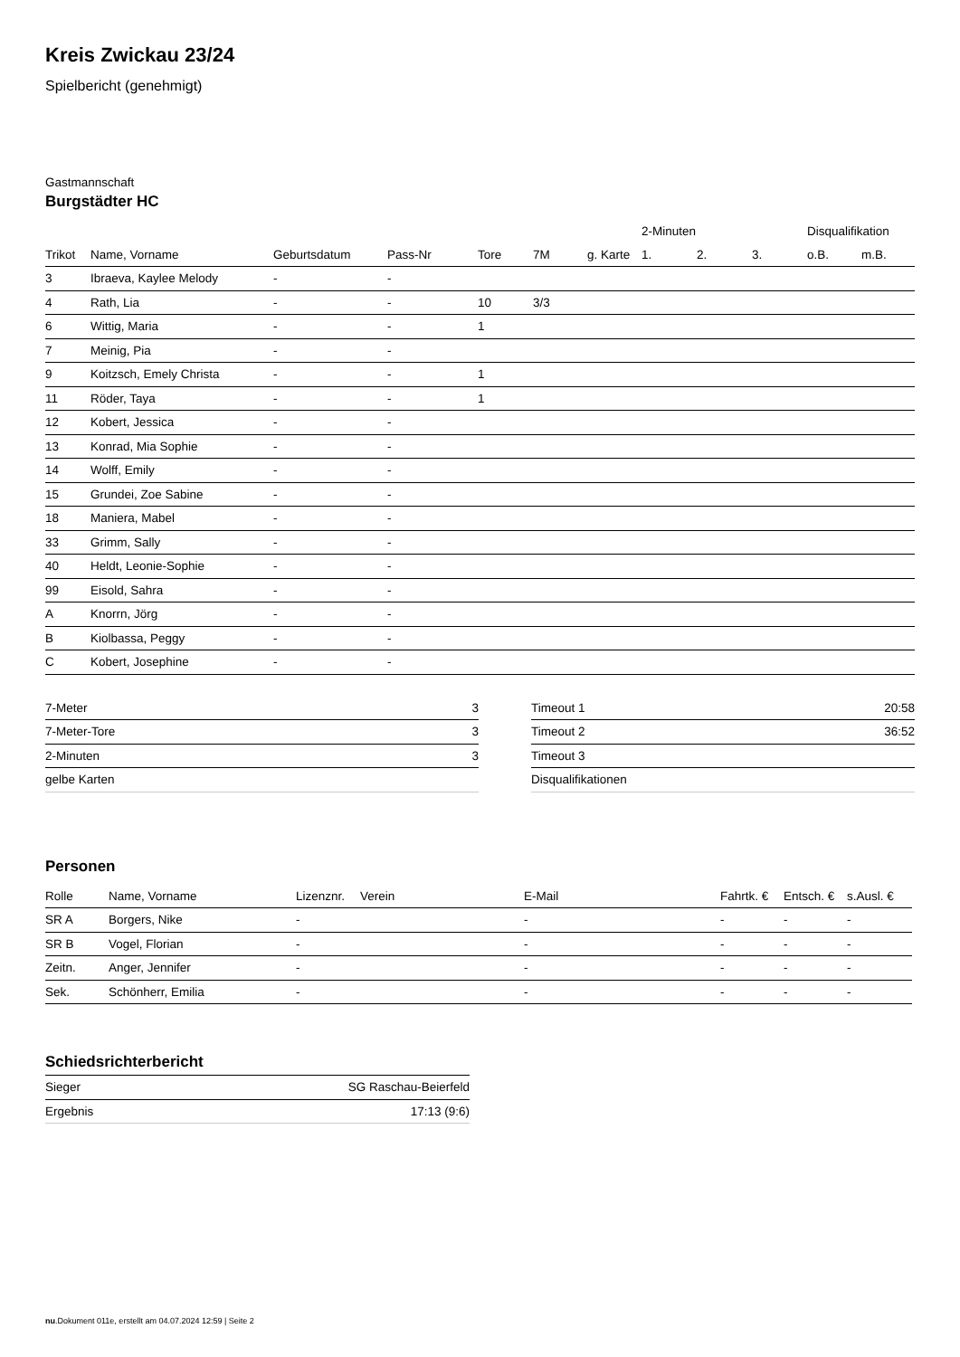Kreis Zwickau 23/24
Spielbericht (genehmigt)
Gastmannschaft
Burgstädter HC
| | | | | | | | 2-Minuten | | | Disqualifikation | |
| --- | --- | --- | --- | --- | --- | --- | --- | --- | --- | --- | --- |
| Trikot | Name, Vorname | Geburtsdatum | Pass-Nr | Tore | 7M | g. Karte | 1. | 2. | 3. | o.B. | m.B. |
| 3 | Ibraeva, Kaylee Melody | - | - | | | | | | | | |
| 4 | Rath, Lia | - | - | 10 | 3/3 | | | | | | |
| 6 | Wittig, Maria | - | - | 1 | | | | | | | |
| 7 | Meinig, Pia | - | - | | | | | | | | |
| 9 | Koitzsch, Emely Christa | - | - | 1 | | | | | | | |
| 11 | Röder, Taya | - | - | 1 | | | | | | | |
| 12 | Kobert, Jessica | - | - | | | | | | | | |
| 13 | Konrad, Mia Sophie | - | - | | | | | | | | |
| 14 | Wolff, Emily | - | - | | | | | | | | |
| 15 | Grundei, Zoe Sabine | - | - | | | | | | | | |
| 18 | Maniera, Mabel | - | - | | | | | | | | |
| 33 | Grimm, Sally | - | - | | | | | | | | |
| 40 | Heldt, Leonie-Sophie | - | - | | | | | | | | |
| 99 | Eisold, Sahra | - | - | | | | | | | | |
| A | Knorrn, Jörg | - | - | | | | | | | | |
| B | Kiolbassa, Peggy | - | - | | | | | | | | |
| C | Kobert, Josephine | - | - | | | | | | | | |
| 7-Meter | 3 |
| 7-Meter-Tore | 3 |
| 2-Minuten | 3 |
| gelbe Karten | |
| Timeout 1 | 20:58 |
| Timeout 2 | 36:52 |
| Timeout 3 | |
| Disqualifikationen | |
Personen
| Rolle | Name, Vorname | Lizenznr. | Verein | E-Mail | Fahrtk. € | Entsch. € | s.Ausl. € |
| --- | --- | --- | --- | --- | --- | --- | --- |
| SR A | Borgers, Nike | - | | - | - | - | - |
| SR B | Vogel, Florian | - | | - | - | - | - |
| Zeitn. | Anger, Jennifer | - | | - | - | - | - |
| Sek. | Schönherr, Emilia | - | | - | - | - | - |
Schiedsrichterbericht
| Sieger | SG Raschau-Beierfeld |
| Ergebnis | 17:13 (9:6) |
nu.Dokument 011e, erstellt am 04.07.2024 12:59 | Seite 2